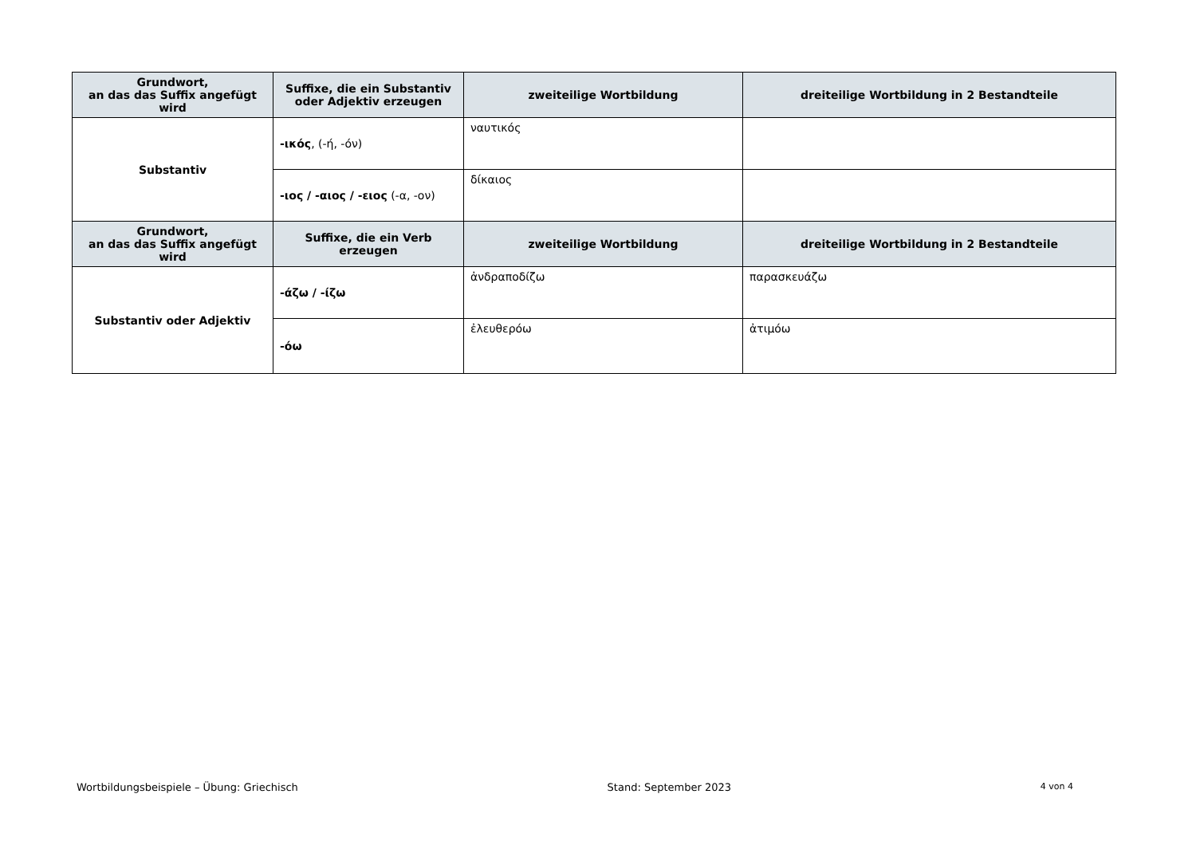| Grundwort, an das das Suffix angefügt wird | Suffixe, die ein Substantiv oder Adjektiv erzeugen | zweiteilige Wortbildung | dreiteilige Wortbildung in 2 Bestandteile |
| --- | --- | --- | --- |
| Substantiv | -ικός , (-ή, -όν) | ναυτικός | |
| | -ιος / -αιος / -ειος (-α, -ον) | δίκαιος | |
| Grundwort, an das das Suffix angefügt wird | Suffixe, die ein Verb erzeugen | zweiteilige Wortbildung | dreiteilige Wortbildung in 2 Bestandteile |
| Substantiv oder Adjektiv | -άζω / -ίζω | ἀνδραποδίζω | παρασκευάζω |
| | -όω | ἐλευθερόω | ἀτιμόω |
Wortbildungsbeispiele – Übung: Griechisch Stand: September 2023 4 von 4